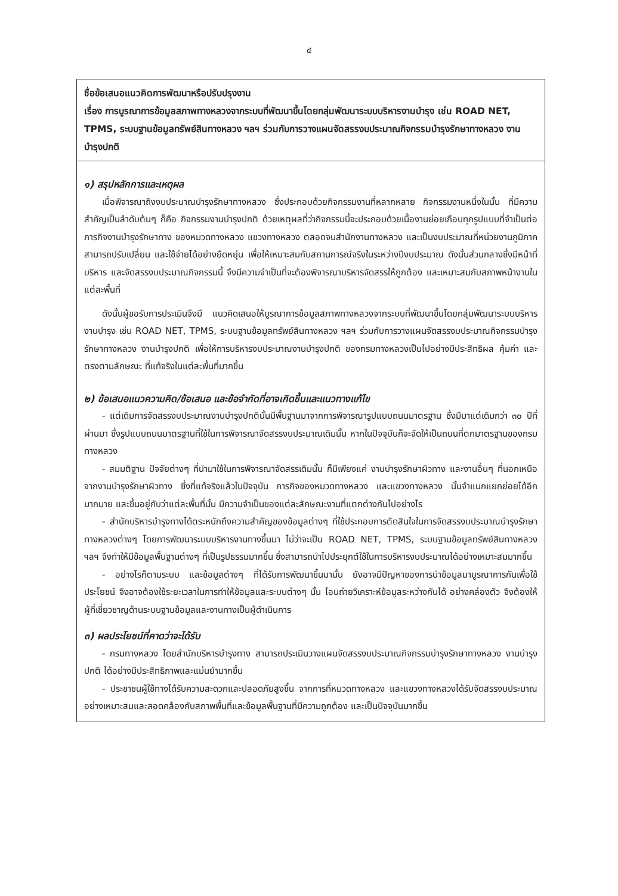๔
ชื่อข้อเสนอแนวคิดการพัฒนาหรือปรับปรุงงาน
เรื่อง การบูรณาการข้อมูลสภาพทางหลวงจากระบบที่พัฒนาขึ้นโดยกลุ่มพัฒนาระบบบริหารงานบำรุง เช่น ROAD NET, TPMS, ระบบฐานข้อมูลทรัพย์สินทางหลวง ฯลฯ ร่วมกับการวางแผนจัดสรรงบประมาณกิจกรรมบำรุงรักษาทางหลวง งานบำรุงปกติ
๑) สรุปหลักการและเหตุผล
เมื่อพิจารณาถึงงบประมาณบำรุงรักษาทางหลวง ซึ่งประกอบด้วยกิจกรรมงานที่หลากหลาย กิจกรรมงานหนึ่งในนั้น ที่มีความสำคัญเป็นลำดับต้นๆ ก็คือ กิจกรรมงานบำรุงปกติ ด้วยเหตุผลที่ว่ากิจกรรมนี้จะประกอบด้วยเนื้องานย่อยเกือบทุกรูปแบบที่จำเป็นต่อภารกิจงานบำรุงรักษาทาง ของหมวดทางหลวง แขวงทางหลวง ตลอดจนสำนักงานทางหลวง และเป็นงบประมาณที่หน่วยงานภูมิภาคสามารถปรับเปลี่ยน และใช้จ่ายได้อย่างยืดหยุ่น เพื่อให้เหมาะสมกับสถานการณ์จริงในระหว่างปีงบประมาณ ดังนั้นส่วนกลางซึ่งมีหน้าที่บริหาร และจัดสรรงบประมาณกิจกรรมนี้ จึงมีความจำเป็นที่จะต้องพิจารณาบริหารจัดสรรให้ถูกต้อง และเหมาะสมกับสภาพหน้างานในแต่ละพื้นที่
ดังนั้นผู้ขอรับการประเมินจึงมี แนวคิดเสนอให้บูรณาการข้อมูลสภาพทางหลวงจากระบบที่พัฒนาขึ้นโดยกลุ่มพัฒนาระบบบริหารงานบำรุง เช่น ROAD NET, TPMS, ระบบฐานข้อมูลทรัพย์สินทางหลวง ฯลฯ ร่วมกับการวางแผนจัดสรรงบประมาณกิจกรรมบำรุงรักษาทางหลวง งานบำรุงปกติ เพื่อให้การบริหารงบประมาณงานบำรุงปกติ ของกรมทางหลวงเป็นไปอย่างมีประสิทธิผล คุ้มค่า และตรงตามลักษณะ ที่แท้จริงในแต่ละพื้นที่มากขึ้น
๒) ข้อเสนอแนวความคิด/ข้อเสนอ และข้อจำกัดที่อาจเกิดขึ้นและแนวทางแก้ไข
- แต่เดิมการจัดสรรงบประมาณงานบำรุงปกตินั้นมีพื้นฐานมาจากการพิจารณารูปแบบถนนมาตรฐาน ซึ่งมีมาแต่เดิมกว่า ๓๐ ปีที่ผ่านมา ซึ่งรูปแบบถนนมาตรฐานที่ใช้ในการพิจารณาจัดสรรงบประมาณเดิมนั้น หากในปัจจุบันก็จะจัดให้เป็นถนนที่ตกมาตรฐานของกรมทางหลวง
- สมมติฐาน ปัจจัยต่างๆ ที่นำมาใช้ในการพิจารณาจัดสรรเดิมนั้น ก็มีเพียงแค่ งานบำรุงรักษาผิวทาง และงานอื่นๆ ที่นอกเหนือจากงานบำรุงรักษาผิวทาง ซึ่งที่แท้จริงแล้วในปัจจุบัน ภารกิจของหมวดทางหลวง และแขวงทางหลวง นั้นจำแนกแยกย่อยได้อีกมากมาย และขึ้นอยู่กับว่าแต่ละพื้นที่นั้น มีความจำเป็นของแต่ละลักษณะงานที่แตกต่างกันไปอย่างไร
- สำนักบริหารบำรุงทางได้ตระหนักถึงความสำคัญของข้อมูลต่างๆ ที่ใช้ประกอบการตัดสินใจในการจัดสรรงบประมาณบำรุงรักษาทางหลวงต่างๆ โดยการพัฒนาระบบบริหารงานทางขึ้นมา ไม่ว่าจะเป็น ROAD NET, TPMS, ระบบฐานข้อมูลทรัพย์สินทางหลวง ฯลฯ จึงทำให้มีข้อมูลพื้นฐานต่างๆ ที่เป็นรูปธรรมมากขึ้น ซึ่งสามารถนำไปประยุกต์ใช้ในการบริหารงบประมาณได้อย่างเหมาะสมมากขึ้น
- อย่างไรก็ตามระบบ และข้อมูลต่างๆ ที่ได้รับการพัฒนาขึ้นมานั้น ยังอาจมีปัญหาของการนำข้อมูลมาบูรณาการกันเพื่อใช้ประโยชน์ จึงอาจต้องใช้ระยะเวลาในการทำให้ข้อมูลและระบบต่างๆ นั้น โอนถ่ายวิเคราะห์ข้อมูลระหว่างกันได้ อย่างคล่องตัว จึงต้องให้ผู้ที่เชี่ยวชาญด้านระบบฐานข้อมูลและงานทางเป็นผู้ดำเนินการ
๓) ผลประโยชน์ที่คาดว่าจะได้รับ
- กรมทางหลวง โดยสำนักบริหารบำรุงทาง สามารถประเมินวางแผนจัดสรรงบประมาณกิจกรรมบำรุงรักษาทางหลวง งานบำรุงปกติ ได้อย่างมีประสิทธิภาพและแม่นยำมากขึ้น
- ประชาชนผู้ใช้ทางได้รับความสะดวกและปลอดภัยสูงขึ้น จากการที่หมวดทางหลวง และแขวงทางหลวงได้รับจัดสรรงบประมาณอย่างเหมาะสมและสอดคล้องกับสภาพพื้นที่และข้อมูลพื้นฐานที่มีความถูกต้อง และเป็นปัจจุบันมากขึ้น